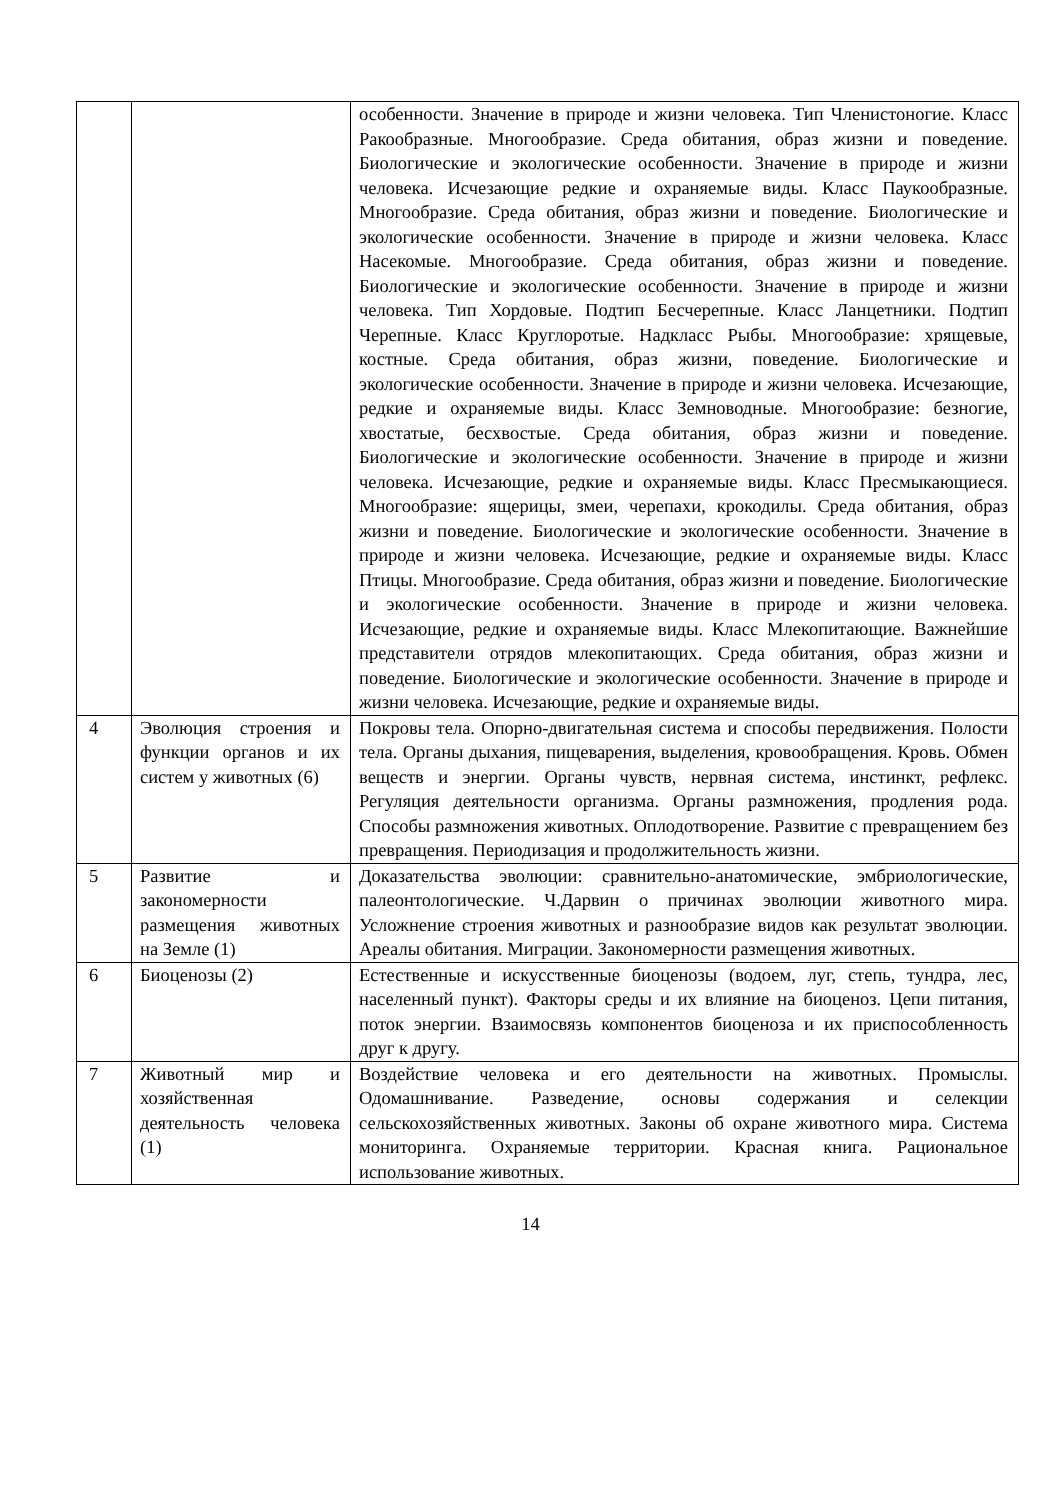| | | особенности. Значение в природе и жизни человека. Тип Членистоногие. Класс Ракообразные. Многообразие. Среда обитания, образ жизни и поведение. Биологические и экологические особенности. Значение в природе и жизни человека. Исчезающие редкие и охраняемые виды. Класс Паукообразные. Многообразие. Среда обитания, образ жизни и поведение. Биологические и экологические особенности. Значение в природе и жизни человека. Класс Насекомые. Многообразие. Среда обитания, образ жизни и поведение. Биологические и экологические особенности. Значение в природе и жизни человека. Тип Хордовые. Подтип Бесчерепные. Класс Ланцетники. Подтип Черепные. Класс Круглоротые. Надкласс Рыбы. Многообразие: хрящевые, костные. Среда обитания, образ жизни, поведение. Биологические и экологические особенности. Значение в природе и жизни человека. Исчезающие, редкие и охраняемые виды. Класс Земноводные. Многообразие: безногие, хвостатые, бесхвостые. Среда обитания, образ жизни и поведение. Биологические и экологические особенности. Значение в природе и жизни человека. Исчезающие, редкие и охраняемые виды. Класс Пресмыкающиеся. Многообразие: ящерицы, змеи, черепахи, крокодилы. Среда обитания, образ жизни и поведение. Биологические и экологические особенности. Значение в природе и жизни человека. Исчезающие, редкие и охраняемые виды. Класс Птицы. Многообразие. Среда обитания, образ жизни и поведение. Биологические и экологические особенности. Значение в природе и жизни человека. Исчезающие, редкие и охраняемые виды. Класс Млекопитающие. Важнейшие представители отрядов млекопитающих. Среда обитания, образ жизни и поведение. Биологические и экологические особенности. Значение в природе и жизни человека. Исчезающие, редкие и охраняемые виды. |
| 4 | Эволюция строения и функции органов и их систем у животных (6) | Покровы тела. Опорно-двигательная система и способы передвижения. Полости тела. Органы дыхания, пищеварения, выделения, кровообращения. Кровь. Обмен веществ и энергии. Органы чувств, нервная система, инстинкт, рефлекс. Регуляция деятельности организма. Органы размножения, продления рода. Способы размножения животных. Оплодотворение. Развитие с превращением без превращения. Периодизация и продолжительность жизни. |
| 5 | Развитие и закономерности размещения животных на Земле (1) | Доказательства эволюции: сравнительно-анатомические, эмбриологические, палеонтологические. Ч.Дарвин о причинах эволюции животного мира. Усложнение строения животных и разнообразие видов как результат эволюции. Ареалы обитания. Миграции. Закономерности размещения животных. |
| 6 | Биоценозы (2) | Естественные и искусственные биоценозы (водоем, луг, степь, тундра, лес, населенный пункт). Факторы среды и их влияние на биоценоз. Цепи питания, поток энергии. Взаимосвязь компонентов биоценоза и их приспособленность друг к другу. |
| 7 | Животный мир и хозяйственная деятельность человека (1) | Воздействие человека и его деятельности на животных. Промыслы. Одомашнивание. Разведение, основы содержания и селекции сельскохозяйственных животных. Законы об охране животного мира. Система мониторинга. Охраняемые территории. Красная книга. Рациональное использование животных. |
14